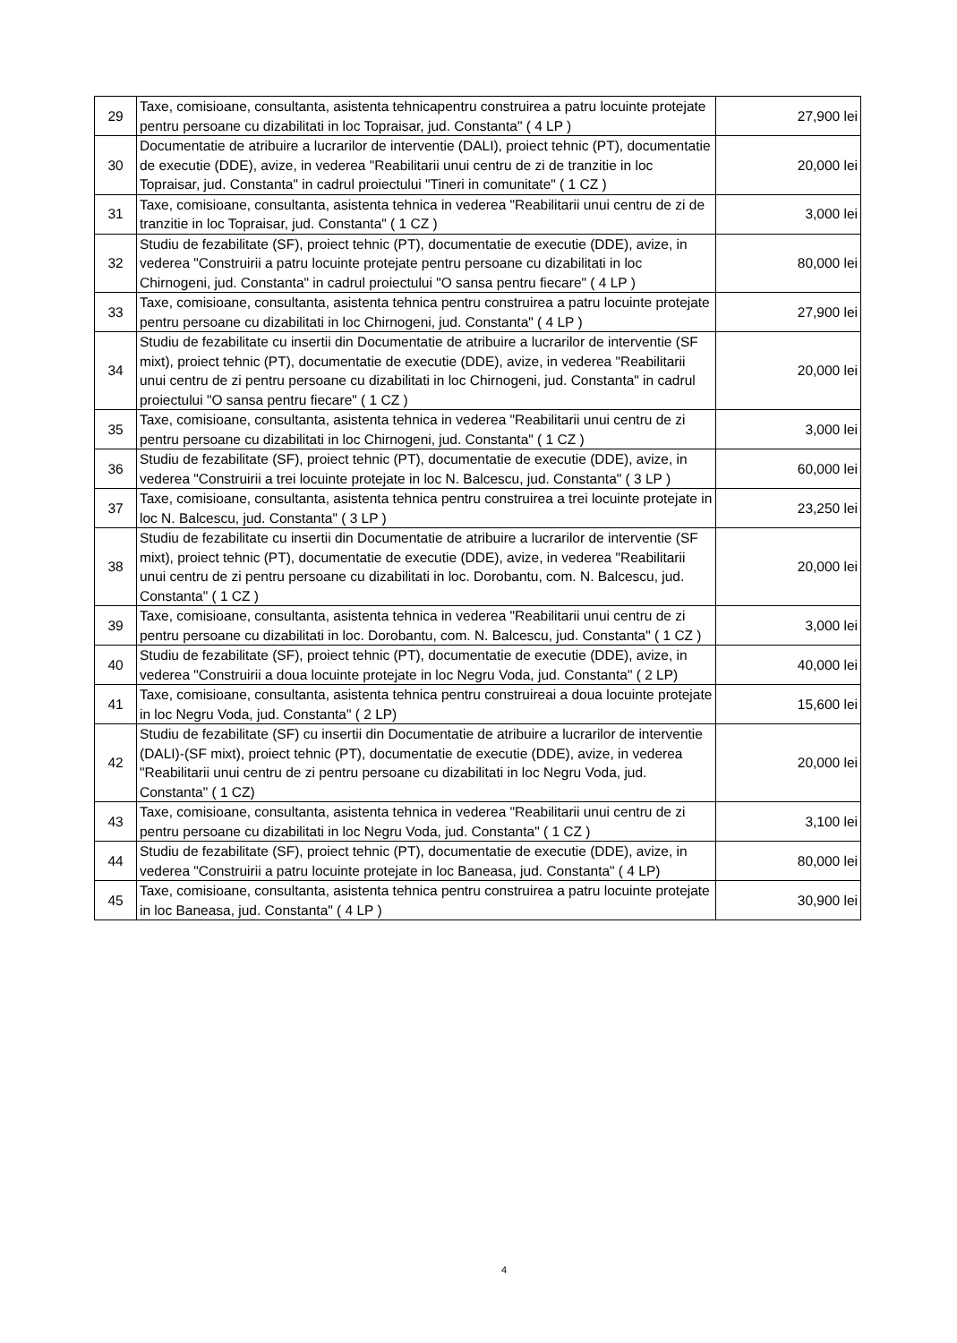| 29 | Taxe, comisioane, consultanta, asistenta tehnicapentru construirea a patru locuinte protejate pentru persoane cu dizabilitati in loc Topraisar, jud. Constanta" ( 4 LP ) | 27,900 lei |
| 30 | Documentatie de atribuire a lucrarilor de interventie (DALI), proiect tehnic (PT), documentatie de executie (DDE), avize, in vederea "Reabilitarii unui centru de zi de tranzitie in loc Topraisar, jud. Constanta" in cadrul proiectului "Tineri in comunitate" ( 1 CZ ) | 20,000 lei |
| 31 | Taxe, comisioane, consultanta, asistenta tehnica in vederea "Reabilitarii unui centru de zi de tranzitie in loc Topraisar, jud. Constanta" ( 1 CZ ) | 3,000 lei |
| 32 | Studiu de fezabilitate (SF), proiect tehnic (PT), documentatie de executie (DDE), avize, in vederea "Construirii a patru locuinte protejate pentru persoane cu dizabilitati in loc Chirnogeni, jud. Constanta" in cadrul proiectului "O sansa pentru fiecare" ( 4 LP ) | 80,000 lei |
| 33 | Taxe, comisioane, consultanta, asistenta tehnica pentru construirea a patru locuinte protejate pentru persoane cu dizabilitati in loc Chirnogeni, jud. Constanta" ( 4 LP ) | 27,900 lei |
| 34 | Studiu de fezabilitate cu insertii din Documentatie de atribuire a lucrarilor de interventie (SF mixt), proiect tehnic (PT), documentatie de executie (DDE), avize, in vederea "Reabilitarii unui centru de zi pentru persoane cu dizabilitati in loc Chirnogeni, jud. Constanta" in cadrul proiectului "O sansa pentru fiecare" ( 1 CZ ) | 20,000 lei |
| 35 | Taxe, comisioane, consultanta, asistenta tehnica in vederea "Reabilitarii unui centru de zi pentru persoane cu dizabilitati in loc Chirnogeni, jud. Constanta" ( 1 CZ ) | 3,000 lei |
| 36 | Studiu de fezabilitate (SF), proiect tehnic (PT), documentatie de executie (DDE), avize, in vederea "Construirii a trei locuinte protejate in loc N. Balcescu, jud. Constanta" ( 3 LP ) | 60,000 lei |
| 37 | Taxe, comisioane, consultanta, asistenta tehnica pentru construirea a trei locuinte protejate in loc N. Balcescu, jud. Constanta" ( 3 LP ) | 23,250 lei |
| 38 | Studiu de fezabilitate cu insertii din Documentatie de atribuire a lucrarilor de interventie (SF mixt), proiect tehnic (PT), documentatie de executie (DDE), avize, in vederea "Reabilitarii unui centru de zi pentru persoane cu dizabilitati in loc. Dorobantu, com. N. Balcescu, jud. Constanta" ( 1 CZ ) | 20,000 lei |
| 39 | Taxe, comisioane, consultanta, asistenta tehnica in vederea "Reabilitarii unui centru de zi pentru persoane cu dizabilitati in loc. Dorobantu, com. N. Balcescu, jud. Constanta" ( 1 CZ ) | 3,000 lei |
| 40 | Studiu de fezabilitate (SF), proiect tehnic (PT), documentatie de executie (DDE), avize, in vederea "Construirii a doua locuinte protejate in loc Negru Voda, jud. Constanta" ( 2 LP) | 40,000 lei |
| 41 | Taxe, comisioane, consultanta, asistenta tehnica pentru construireai a doua locuinte protejate in loc Negru Voda, jud. Constanta" ( 2 LP) | 15,600 lei |
| 42 | Studiu de fezabilitate (SF) cu insertii din Documentatie de atribuire a lucrarilor de interventie (DALI)-(SF mixt), proiect tehnic (PT), documentatie de executie (DDE), avize, in vederea "Reabilitarii unui centru de zi pentru persoane cu dizabilitati in loc Negru Voda, jud. Constanta" ( 1 CZ) | 20,000 lei |
| 43 | Taxe, comisioane, consultanta, asistenta tehnica in vederea "Reabilitarii unui centru de zi pentru persoane cu dizabilitati in loc Negru Voda, jud. Constanta" ( 1 CZ ) | 3,100 lei |
| 44 | Studiu de fezabilitate (SF), proiect tehnic (PT), documentatie de executie (DDE), avize, in vederea "Construirii a patru locuinte protejate in loc Baneasa, jud. Constanta" ( 4 LP) | 80,000 lei |
| 45 | Taxe, comisioane, consultanta, asistenta tehnica pentru construirea a patru locuinte protejate in loc Baneasa, jud. Constanta" ( 4 LP ) | 30,900 lei |
4